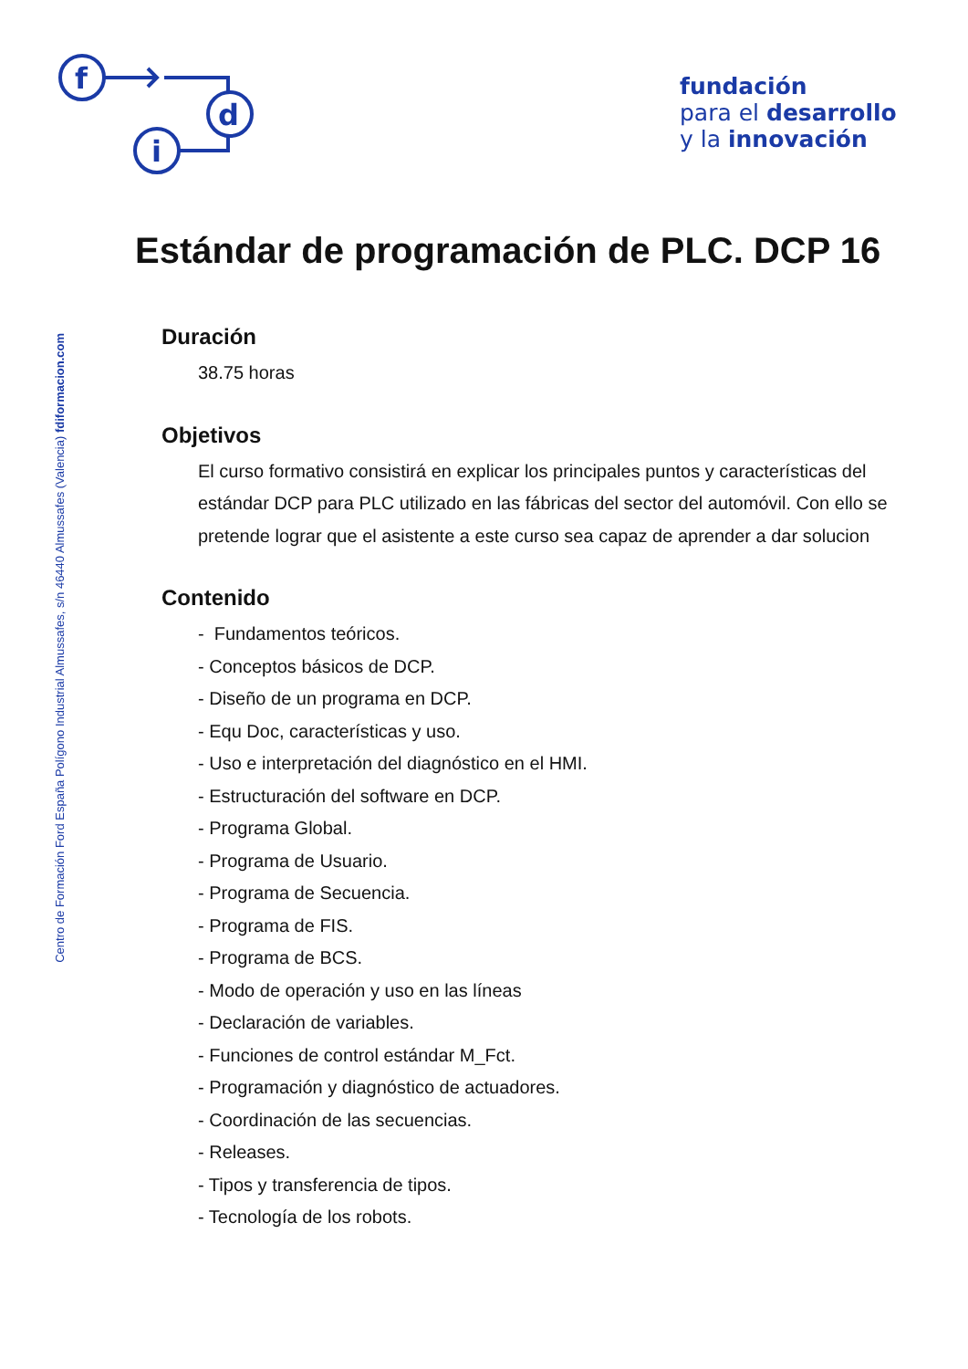f
d
i
fundación
para el desarrollo
y la innovación
Centro de Formación Ford España Polígono Industrial Almussafes, s/n 46440 Almussafes (Valencia) fdiformacion.com
Estándar de programación de PLC. DCP 16
Duración
38.75 horas
Objetivos
El curso formativo consistirá en explicar los principales puntos y características del estándar DCP para PLC utilizado en las fábricas del sector del automóvil. Con ello se pretende lograr que el asistente a este curso sea capaz de aprender a dar solucion
Contenido
- Fundamentos teóricos.
- Conceptos básicos de DCP.
- Diseño de un programa en DCP.
- Equ Doc, características y uso.
- Uso e interpretación del diagnóstico en el HMI.
- Estructuración del software en DCP.
- Programa Global.
- Programa de Usuario.
- Programa de Secuencia.
- Programa de FIS.
- Programa de BCS.
- Modo de operación y uso en las líneas
- Declaración de variables.
- Funciones de control estándar M_Fct.
- Programación y diagnóstico de actuadores.
- Coordinación de las secuencias.
- Releases.
- Tipos y transferencia de tipos.
- Tecnología de los robots.